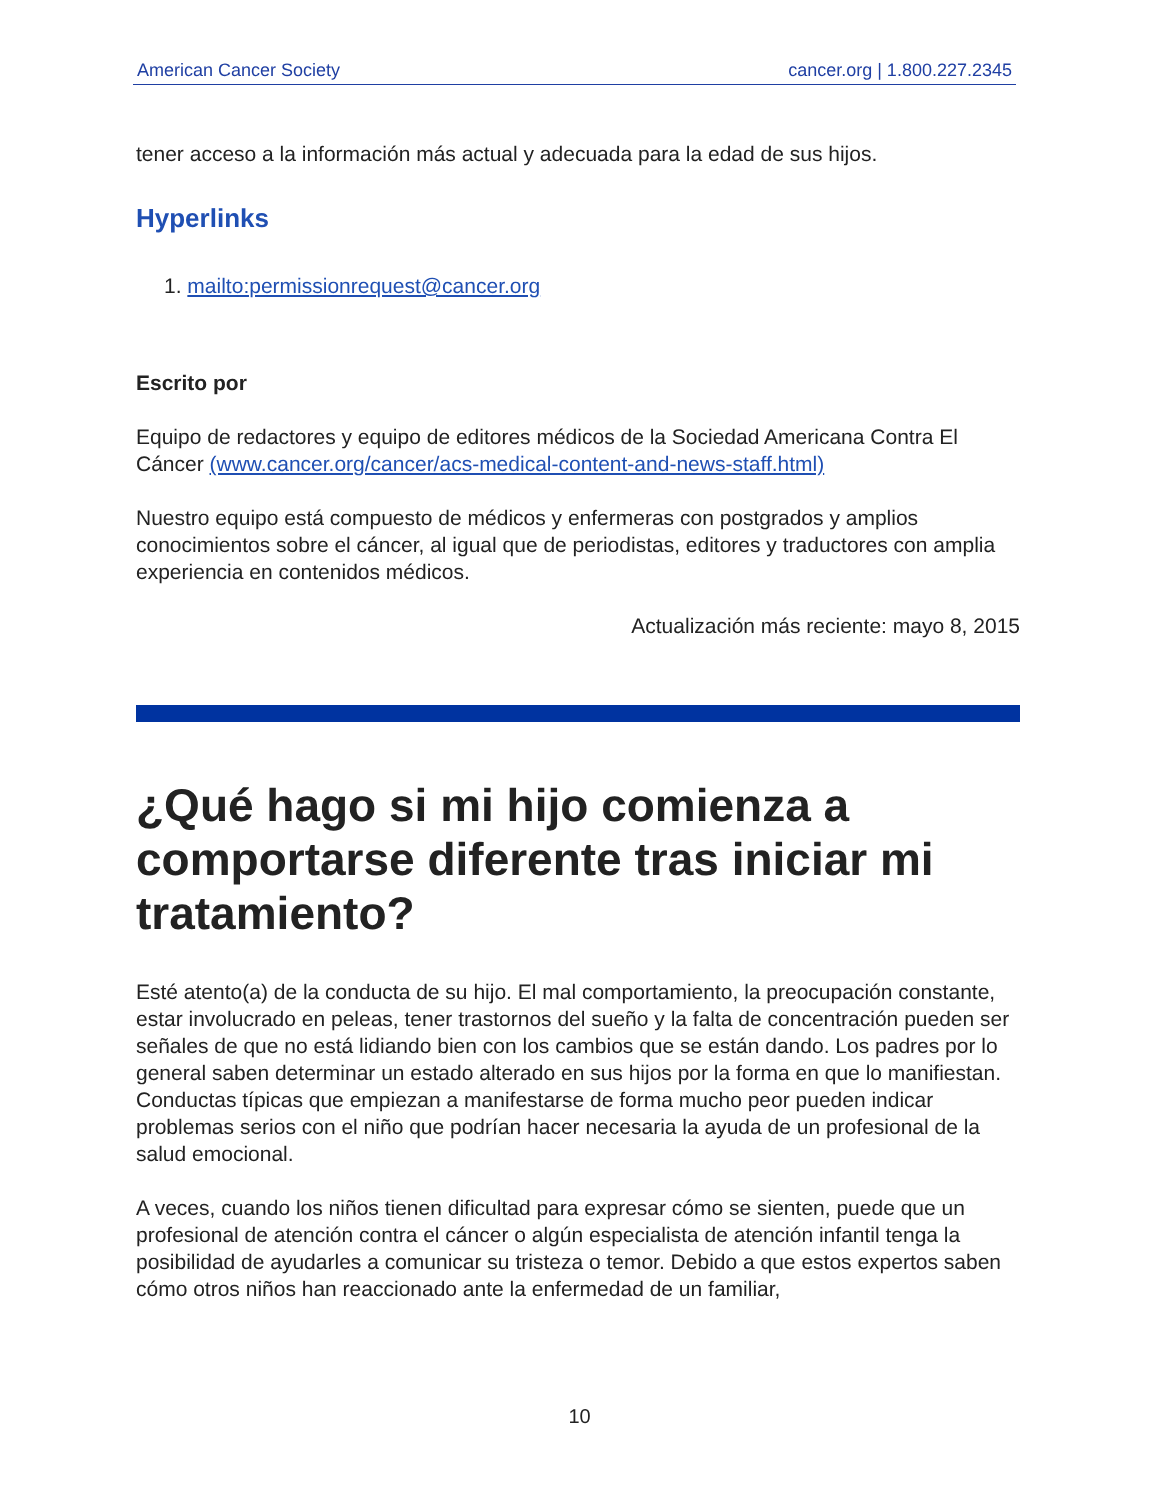American Cancer Society cancer.org | 1.800.227.2345
tener acceso a la información más actual y adecuada para la edad de sus hijos.
Hyperlinks
1. mailto:permissionrequest@cancer.org
Escrito por
Equipo de redactores y equipo de editores médicos de la Sociedad Americana Contra El Cáncer (www.cancer.org/cancer/acs-medical-content-and-news-staff.html)
Nuestro equipo está compuesto de médicos y enfermeras con postgrados y amplios conocimientos sobre el cáncer, al igual que de periodistas, editores y traductores con amplia experiencia en contenidos médicos.
Actualización más reciente: mayo 8, 2015
¿Qué hago si mi hijo comienza a comportarse diferente tras iniciar mi tratamiento?
Esté atento(a) de la conducta de su hijo. El mal comportamiento, la preocupación constante, estar involucrado en peleas, tener trastornos del sueño y la falta de concentración pueden ser señales de que no está lidiando bien con los cambios que se están dando. Los padres por lo general saben determinar un estado alterado en sus hijos por la forma en que lo manifiestan. Conductas típicas que empiezan a manifestarse de forma mucho peor pueden indicar problemas serios con el niño que podrían hacer necesaria la ayuda de un profesional de la salud emocional.
A veces, cuando los niños tienen dificultad para expresar cómo se sienten, puede que un profesional de atención contra el cáncer o algún especialista de atención infantil tenga la posibilidad de ayudarles a comunicar su tristeza o temor. Debido a que estos expertos saben cómo otros niños han reaccionado ante la enfermedad de un familiar,
10